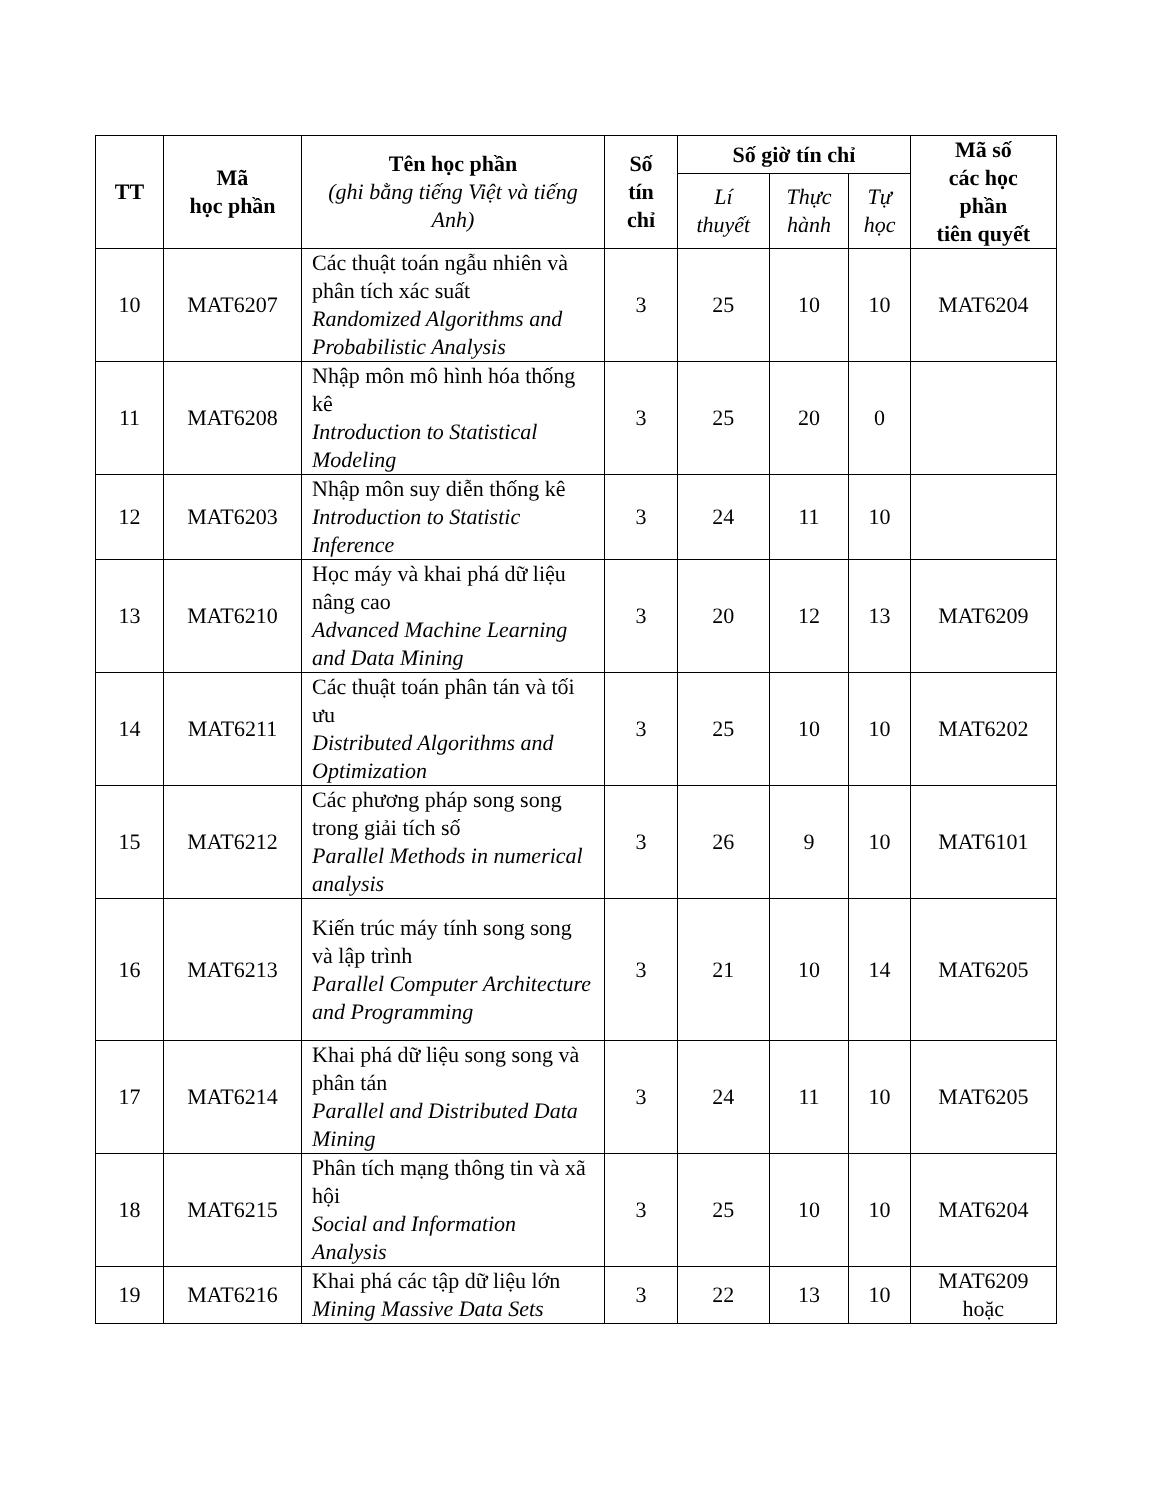| TT | Mã học phần | Tên học phần (ghi bằng tiếng Việt và tiếng Anh) | Số tín chỉ | Số giờ tín chỉ | | | Mã số các học phần tiên quyết |
| --- | --- | --- | --- | --- | --- | --- | --- |
| | | | | Lí thuyết | Thực hành | Tự học | |
| 10 | MAT6207 | Các thuật toán ngẫu nhiên và phân tích xác suất Randomized Algorithms and Probabilistic Analysis | 3 | 25 | 10 | 10 | MAT6204 |
| 11 | MAT6208 | Nhập môn mô hình hóa thống kê Introduction to Statistical Modeling | 3 | 25 | 20 | 0 | |
| 12 | MAT6203 | Nhập môn suy diễn thống kê Introduction to Statistic Inference | 3 | 24 | 11 | 10 | |
| 13 | MAT6210 | Học máy và khai phá dữ liệu nâng cao Advanced Machine Learning and Data Mining | 3 | 20 | 12 | 13 | MAT6209 |
| 14 | MAT6211 | Các thuật toán phân tán và tối ưu Distributed Algorithms and Optimization | 3 | 25 | 10 | 10 | MAT6202 |
| 15 | MAT6212 | Các phương pháp song song trong giải tích số Parallel Methods in numerical analysis | 3 | 26 | 9 | 10 | MAT6101 |
| 16 | MAT6213 | Kiến trúc máy tính song song và lập trình Parallel Computer Architecture and Programming | 3 | 21 | 10 | 14 | MAT6205 |
| 17 | MAT6214 | Khai phá dữ liệu song song và phân tán Parallel and Distributed Data Mining | 3 | 24 | 11 | 10 | MAT6205 |
| 18 | MAT6215 | Phân tích mạng thông tin và xã hội Social and Information Analysis | 3 | 25 | 10 | 10 | MAT6204 |
| 19 | MAT6216 | Khai phá các tập dữ liệu lớn Mining Massive Data Sets | 3 | 22 | 13 | 10 | MAT6209 hoặc |